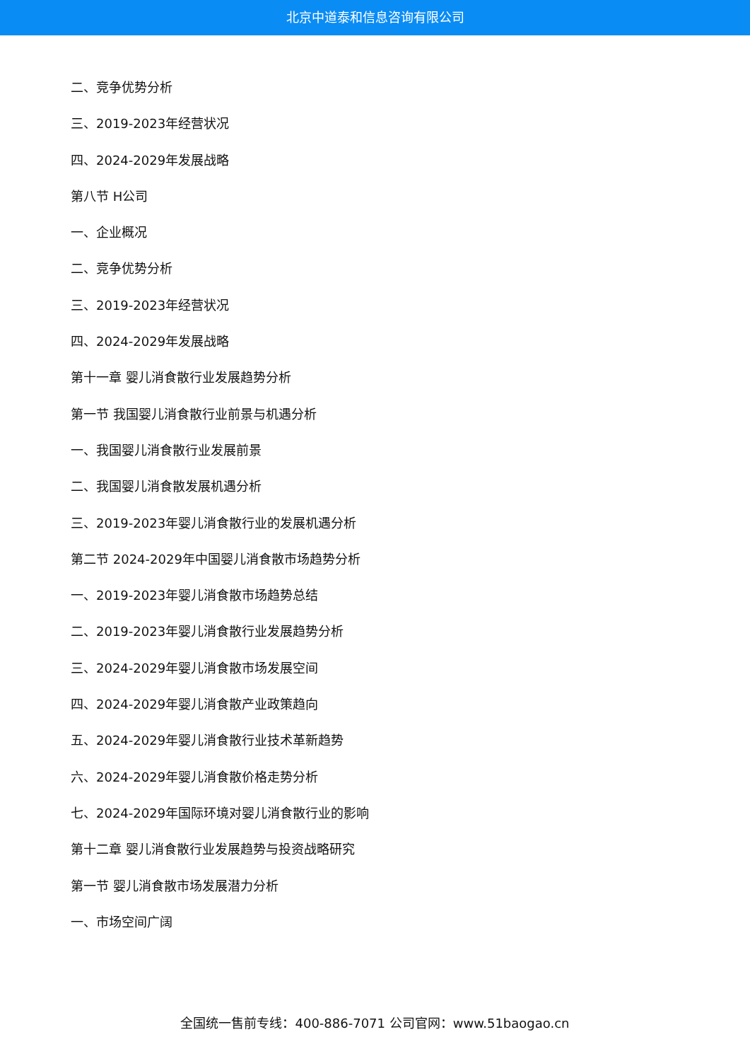北京中道泰和信息咨询有限公司
二、竞争优势分析
三、2019-2023年经营状况
四、2024-2029年发展战略
第八节 H公司
一、企业概况
二、竞争优势分析
三、2019-2023年经营状况
四、2024-2029年发展战略
第十一章 婴儿消食散行业发展趋势分析
第一节 我国婴儿消食散行业前景与机遇分析
一、我国婴儿消食散行业发展前景
二、我国婴儿消食散发展机遇分析
三、2019-2023年婴儿消食散行业的发展机遇分析
第二节 2024-2029年中国婴儿消食散市场趋势分析
一、2019-2023年婴儿消食散市场趋势总结
二、2019-2023年婴儿消食散行业发展趋势分析
三、2024-2029年婴儿消食散市场发展空间
四、2024-2029年婴儿消食散产业政策趋向
五、2024-2029年婴儿消食散行业技术革新趋势
六、2024-2029年婴儿消食散价格走势分析
七、2024-2029年国际环境对婴儿消食散行业的影响
第十二章 婴儿消食散行业发展趋势与投资战略研究
第一节 婴儿消食散市场发展潜力分析
一、市场空间广阔
全国统一售前专线：400-886-7071 公司官网：www.51baogao.cn